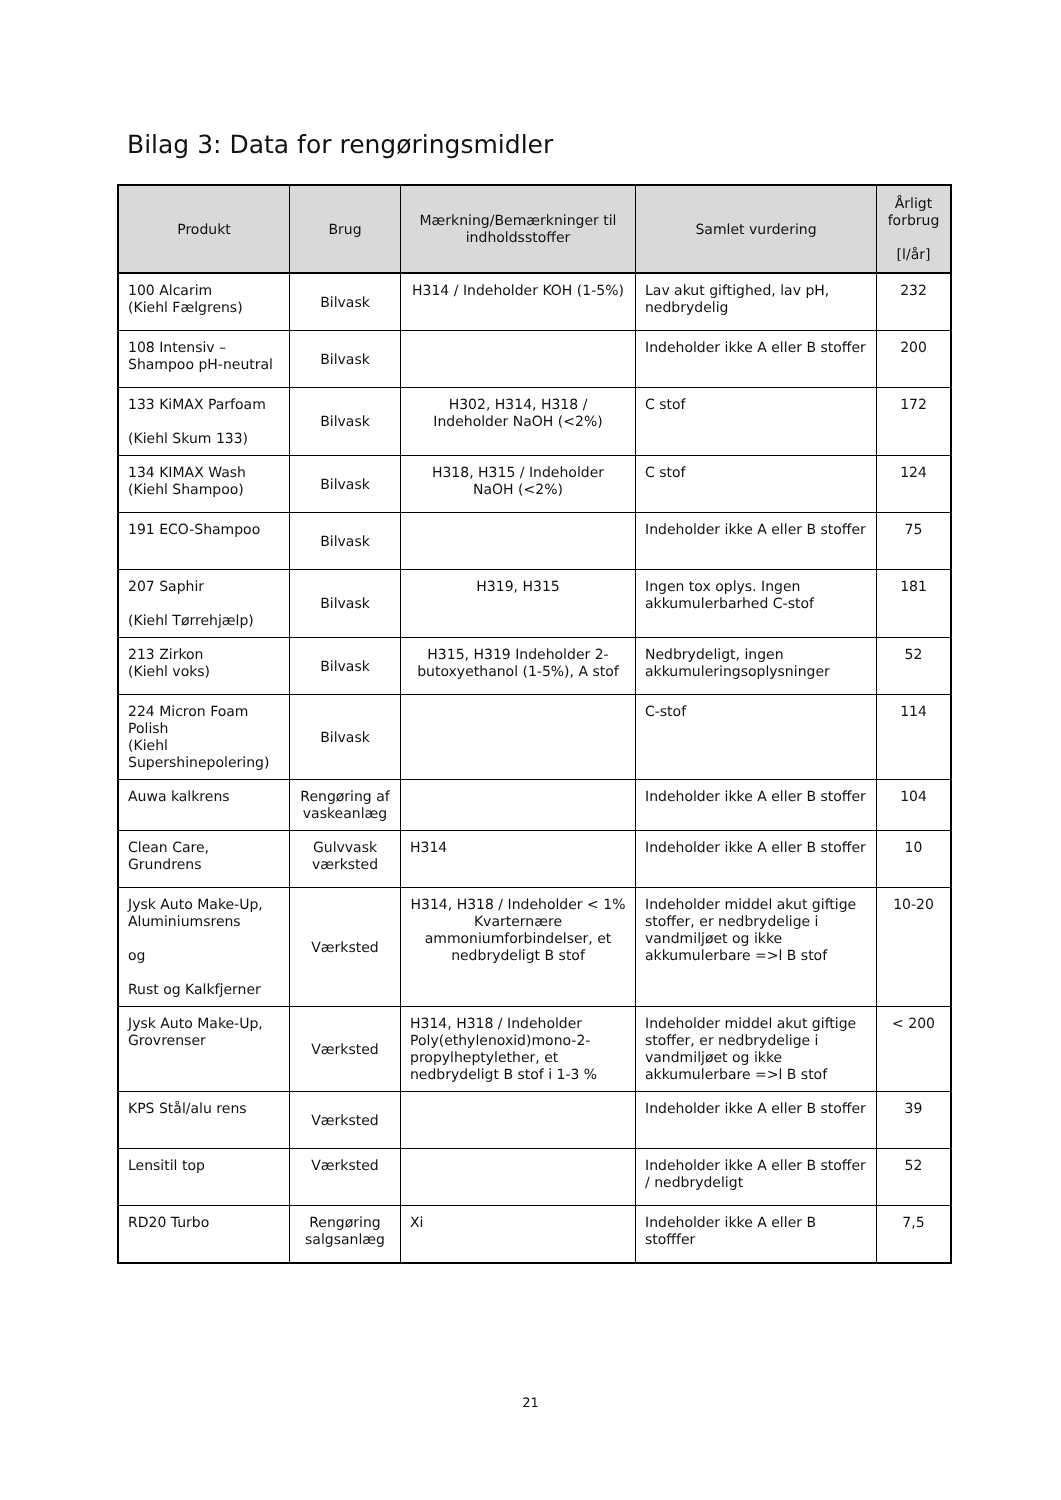Bilag 3: Data for rengøringsmidler
| Produkt | Brug | Mærkning/Bemærkninger til indholdsstoffer | Samlet vurdering | Årligt forbrug [l/år] |
| --- | --- | --- | --- | --- |
| 100 Alcarim (Kiehl Fælgrens) | Bilvask | H314 / Indeholder KOH (1-5%) | Lav akut giftighed, lav pH, nedbrydelig | 232 |
| 108 Intensiv – Shampoo pH-neutral | Bilvask | | Indeholder ikke A eller B stoffer | 200 |
| 133 KiMAX Parfoam (Kiehl Skum 133) | Bilvask | H302, H314, H318 / Indeholder NaOH (<2%) | C stof | 172 |
| 134 KIMAX Wash (Kiehl Shampoo) | Bilvask | H318, H315 / Indeholder NaOH (<2%) | C stof | 124 |
| 191 ECO-Shampoo | Bilvask | | Indeholder ikke A eller B stoffer | 75 |
| 207 Saphir (Kiehl Tørrehjælp) | Bilvask | H319, H315 | Ingen tox oplys. Ingen akkumulerbarhed C-stof | 181 |
| 213 Zirkon (Kiehl voks) | Bilvask | H315, H319 Indeholder 2-butoxyethanol (1-5%), A stof | Nedbrydeligt, ingen akkumuleringsoplysninger | 52 |
| 224 Micron Foam Polish (Kiehl Supershinepolering) | Bilvask | | C-stof | 114 |
| Auwa kalkrens | Rengøring af vaskeanlæg | | Indeholder ikke A eller B stoffer | 104 |
| Clean Care, Grundrens | Gulvvask værksted | H314 | Indeholder ikke A eller B stoffer | 10 |
| Jysk Auto Make-Up, Aluminiumsrens og Rust og Kalkfjerner | Værksted | H314, H318 / Indeholder < 1% Kvarternære ammoniumforbindelser, et nedbrydeligt B stof | Indeholder middel akut giftige stoffer, er nedbrydelige i vandmiljøet og ikke akkumulerbare =>l B stof | 10-20 |
| Jysk Auto Make-Up, Grovrenser | Værksted | H314, H318 / Indeholder Poly(ethylenoxid)mono-2-propylheptylether, et nedbrydeligt B stof i 1-3 % | Indeholder middel akut giftige stoffer, er nedbrydelige i vandmiljøet og ikke akkumulerbare =>l B stof | < 200 |
| KPS Stål/alu rens | Værksted | | Indeholder ikke A eller B stoffer | 39 |
| Lensitil top | Værksted | | Indeholder ikke A eller B stoffer / nedbrydeligt | 52 |
| RD20 Turbo | Rengøring salgsanlæg | Xi | Indeholder ikke A eller B stofffer | 7,5 |
21